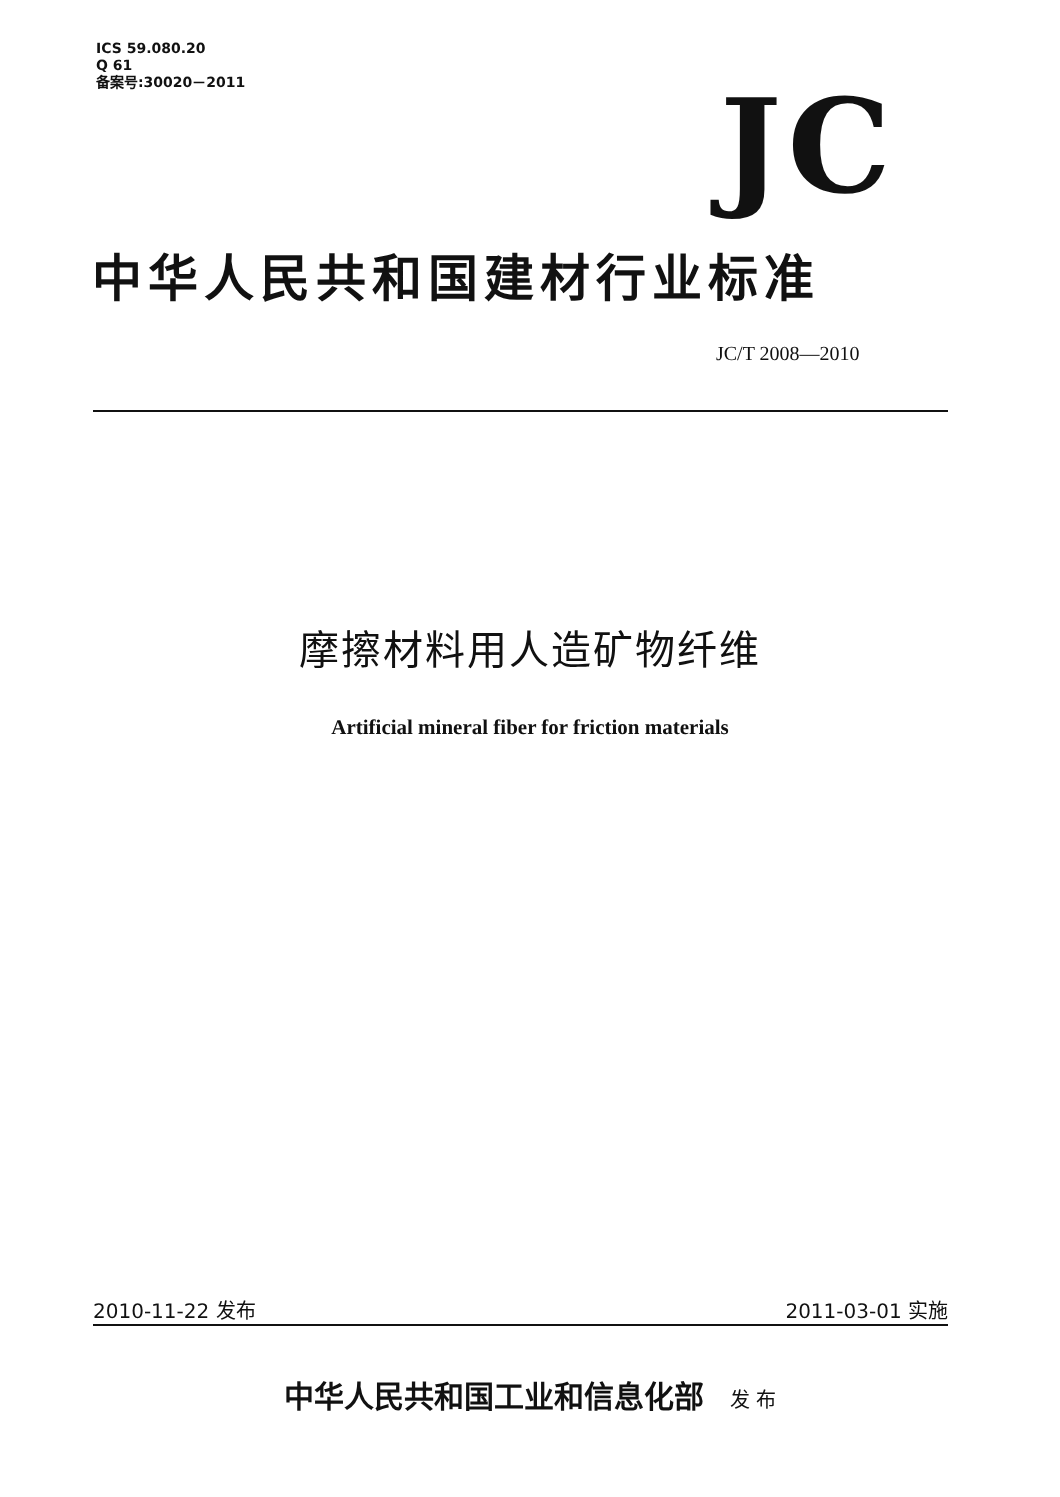ICS 59.080.20
Q 61
备案号:30020－2011
JC
中华人民共和国建材行业标准
JC/T 2008—2010
摩擦材料用人造矿物纤维
Artificial mineral fiber for friction materials
2010-11-22 发布 2011-03-01 实施
中华人民共和国工业和信息化部 发 布